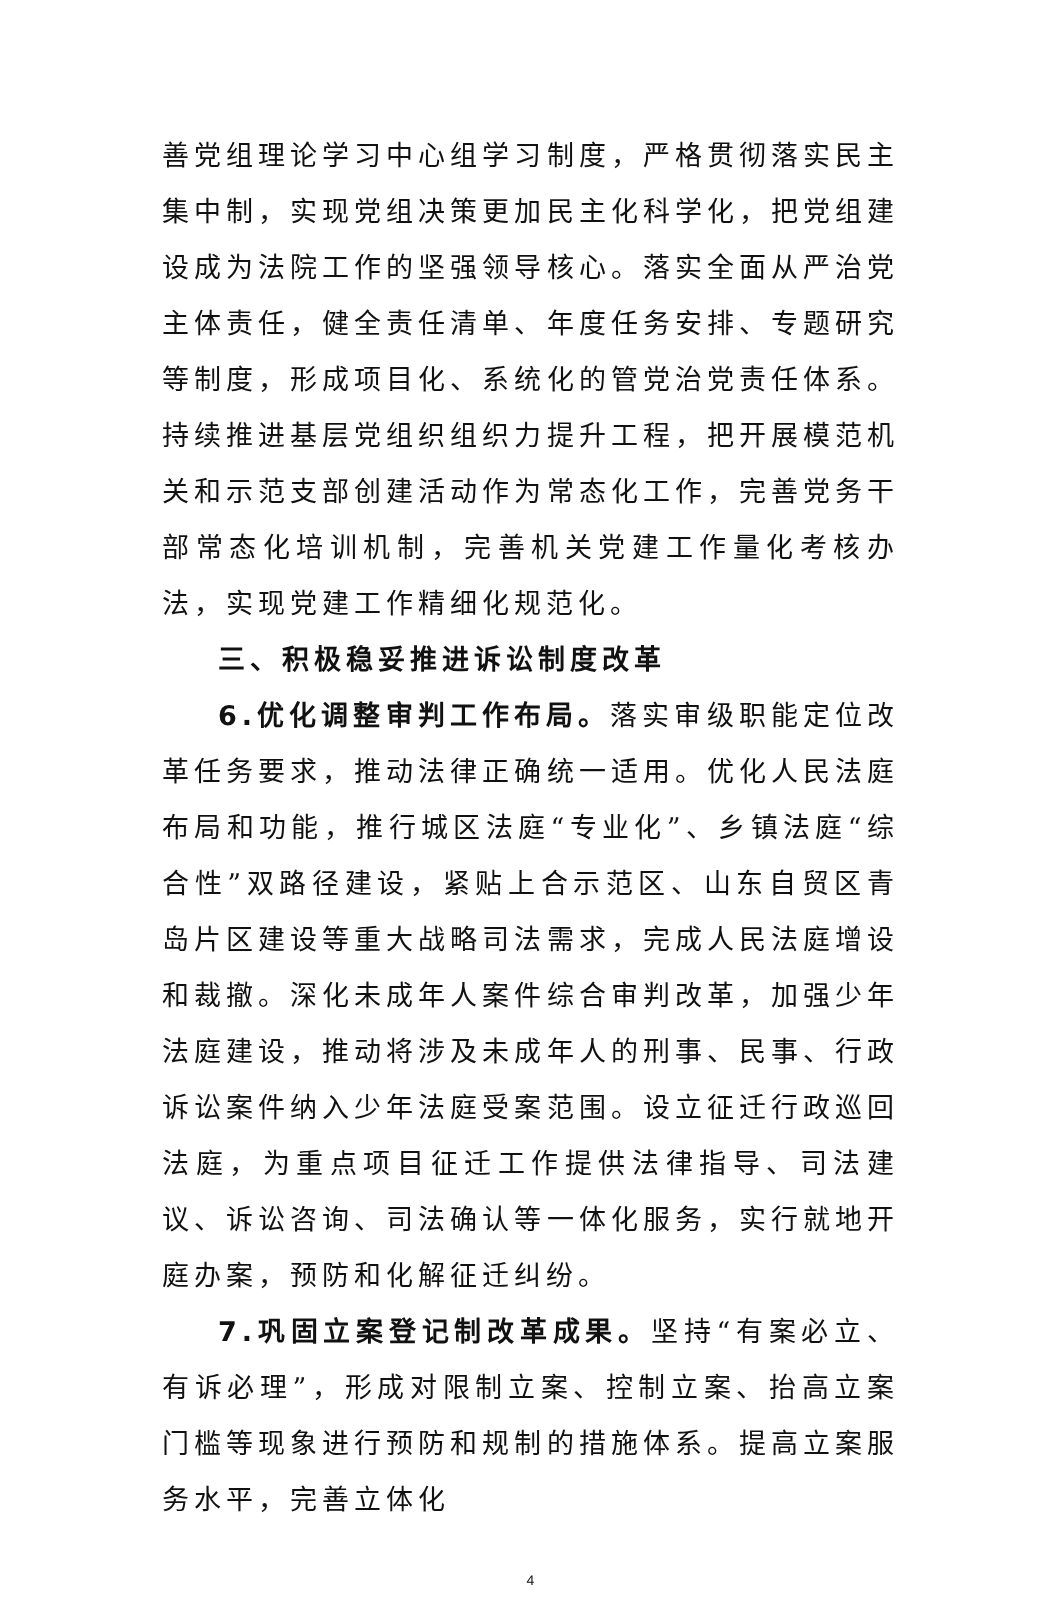善党组理论学习中心组学习制度，严格贯彻落实民主集中制，实现党组决策更加民主化科学化，把党组建设成为法院工作的坚强领导核心。落实全面从严治党主体责任，健全责任清单、年度任务安排、专题研究等制度，形成项目化、系统化的管党治党责任体系。持续推进基层党组织组织力提升工程，把开展模范机关和示范支部创建活动作为常态化工作，完善党务干部常态化培训机制，完善机关党建工作量化考核办法，实现党建工作精细化规范化。
三、积极稳妥推进诉讼制度改革
6.优化调整审判工作布局。落实审级职能定位改革任务要求，推动法律正确统一适用。优化人民法庭布局和功能，推行城区法庭“专业化”、乡镇法庭“综合性”双路径建设，紧贴上合示范区、山东自贸区青岛片区建设等重大战略司法需求，完成人民法庭增设和裁撤。深化未成年人案件综合审判改革，加强少年法庭建设，推动将涉及未成年人的刑事、民事、行政诉讼案件纳入少年法庭受案范围。设立征迁行政巡回法庭，为重点项目征迁工作提供法律指导、司法建议、诉讼咨询、司法确认等一体化服务，实行就地开庭办案，预防和化解征迁纠纷。
7.巩固立案登记制改革成果。坚持“有案必立、有诉必理”，形成对限制立案、控制立案、抬高立案门槛等现象进行预防和规制的措施体系。提高立案服务水平，完善立体化
4